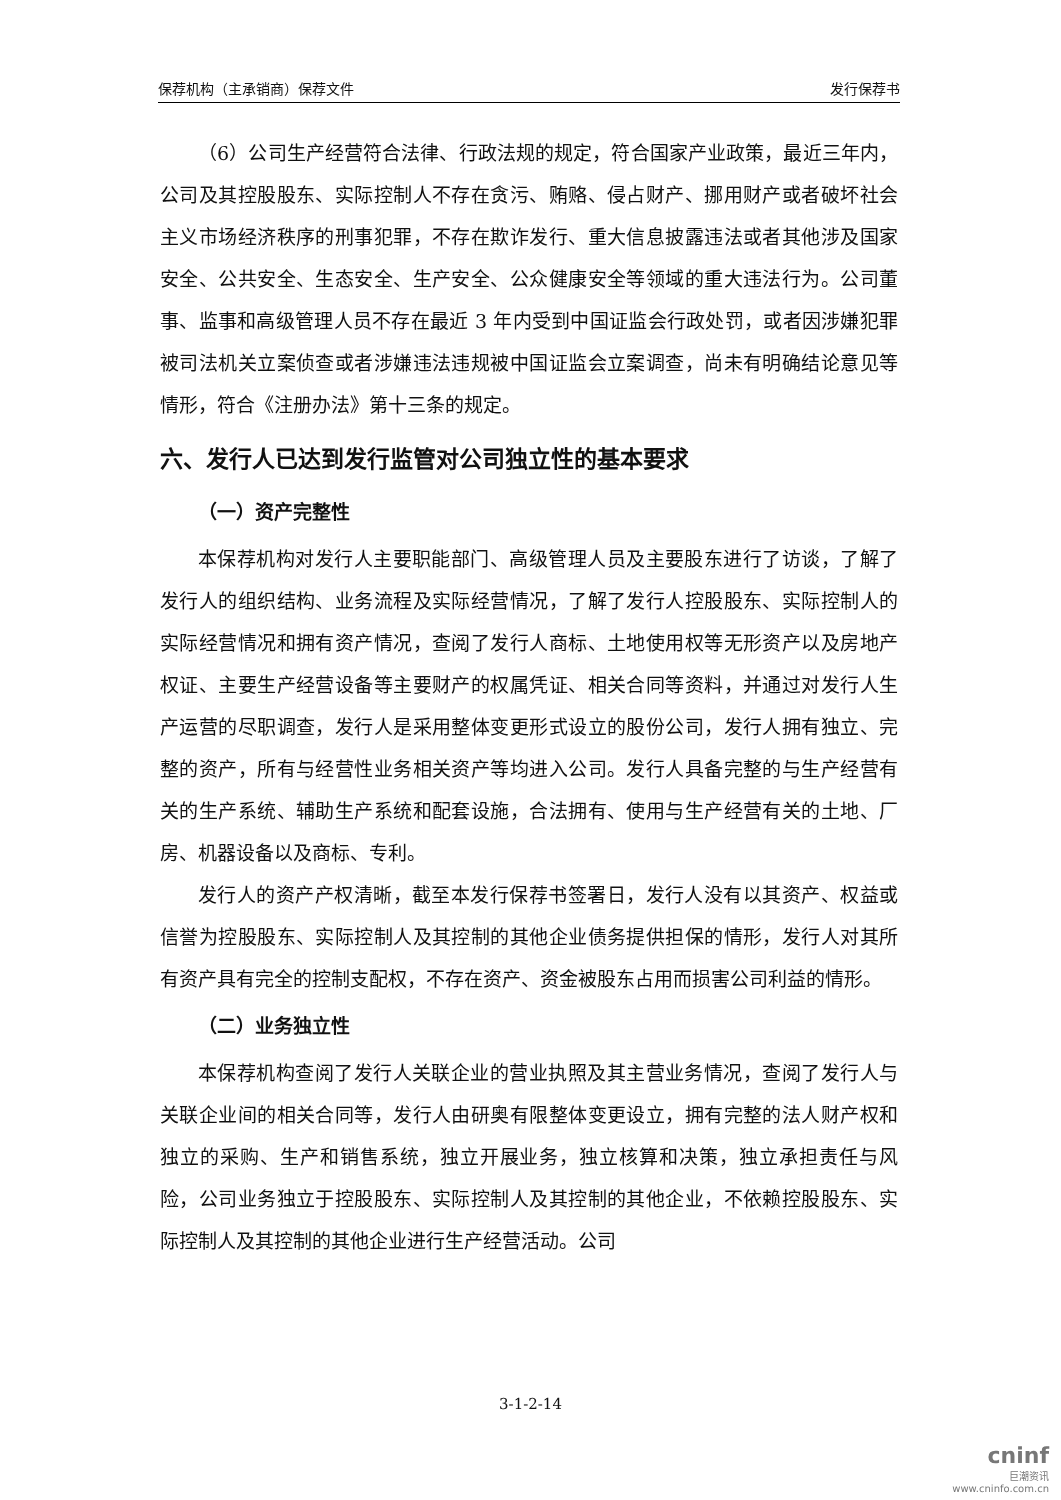保荐机构（主承销商）保荐文件 发行保荐书
（6）公司生产经营符合法律、行政法规的规定，符合国家产业政策，最近三年内，公司及其控股股东、实际控制人不存在贪污、贿赂、侵占财产、挪用财产或者破坏社会主义市场经济秩序的刑事犯罪，不存在欺诈发行、重大信息披露违法或者其他涉及国家安全、公共安全、生态安全、生产安全、公众健康安全等领域的重大违法行为。公司董事、监事和高级管理人员不存在最近 3 年内受到中国证监会行政处罚，或者因涉嫌犯罪被司法机关立案侦查或者涉嫌违法违规被中国证监会立案调查，尚未有明确结论意见等情形，符合《注册办法》第十三条的规定。
六、发行人已达到发行监管对公司独立性的基本要求
（一）资产完整性
本保荐机构对发行人主要职能部门、高级管理人员及主要股东进行了访谈，了解了发行人的组织结构、业务流程及实际经营情况，了解了发行人控股股东、实际控制人的实际经营情况和拥有资产情况，查阅了发行人商标、土地使用权等无形资产以及房地产权证、主要生产经营设备等主要财产的权属凭证、相关合同等资料，并通过对发行人生产运营的尽职调查，发行人是采用整体变更形式设立的股份公司，发行人拥有独立、完整的资产，所有与经营性业务相关资产等均进入公司。发行人具备完整的与生产经营有关的生产系统、辅助生产系统和配套设施，合法拥有、使用与生产经营有关的土地、厂房、机器设备以及商标、专利。
发行人的资产产权清晰，截至本发行保荐书签署日，发行人没有以其资产、权益或信誉为控股股东、实际控制人及其控制的其他企业债务提供担保的情形，发行人对其所有资产具有完全的控制支配权，不存在资产、资金被股东占用而损害公司利益的情形。
（二）业务独立性
本保荐机构查阅了发行人关联企业的营业执照及其主营业务情况，查阅了发行人与关联企业间的相关合同等，发行人由研奥有限整体变更设立，拥有完整的法人财产权和独立的采购、生产和销售系统，独立开展业务，独立核算和决策，独立承担责任与风险，公司业务独立于控股股东、实际控制人及其控制的其他企业，不依赖控股股东、实际控制人及其控制的其他企业进行生产经营活动。公司
3-1-2-14
cninf
巨潮资讯
www.cninfo.com.cn